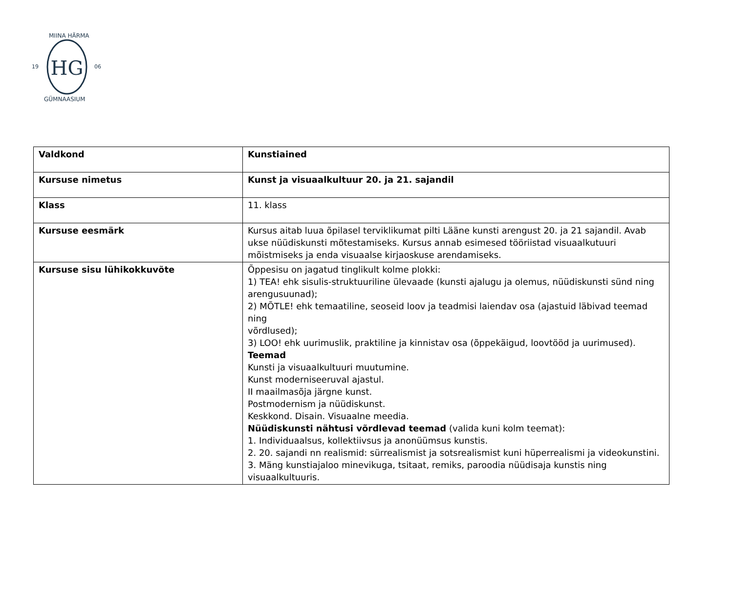HG
19
06
MIINA HÄRMA
GÜMNAASIUM
| Valdkond | Kunstiained |
| Kursuse nimetus | Kunst ja visuaalkultuur 20. ja 21. sajandil |
| Klass | 11. klass |
| Kursuse eesmärk | Kursus aitab luua õpilasel terviklikumat pilti Lääne kunsti arengust 20. ja 21 sajandil. Avab ukse nüüdiskunsti mõtestamiseks. Kursus annab esimesed tööriistad visuaalkutuuri mõistmiseks ja enda visuaalse kirjaoskuse arendamiseks. |
| Kursuse sisu lühikokkuvõte | Õppesisu on jagatud tinglikult kolme plokki: 1) TEA! ehk sisulis-struktuuriline ülevaade (kunsti ajalugu ja olemus, nüüdiskunsti sünd ning arengusuunad); 2) MÕTLE! ehk temaatiline, seoseid loov ja teadmisi laiendav osa (ajastuid läbivad teemad ning võrdlused); 3) LOO! ehk uurimuslik, praktiline ja kinnistav osa (õppekäigud, loovtööd ja uurimused). Teemad Kunsti ja visuaalkultuuri muutumine. Kunst moderniseeruval ajastul. II maailmasõja järgne kunst. Postmodernism ja nüüdiskunst. Keskkond. Disain. Visuaalne meedia. Nüüdiskunsti nähtusi võrdlevad teemad (valida kuni kolm teemat): 1. Individuaalsus, kollektiivsus ja anonüümsus kunstis. 2. 20. sajandi nn realismid: sürrealismist ja sotsrealismist kuni hüperrealismi ja videokunstini. 3. Mäng kunstiajaloo minevikuga, tsitaat, remiks, paroodia nüüdisaja kunstis ning visuaalkultuuris. |